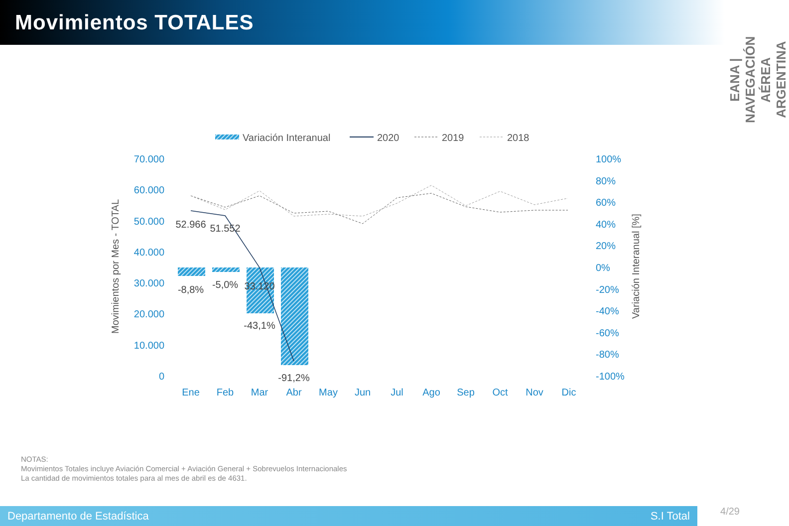Movimientos TOTALES
EANA | NAVEGACIÓN AÉREA ARGENTINA
Variación Interanual
2020
2019
2018
70.000
60.000
50.000
40.000
30.000
20.000
10.000
0
100%
80%
60%
40%
20%
0%
-20%
-40%
-60%
-80%
-100%
Movimientos por Mes - TOTAL
Variación Interanual [%]
52.966
51.552
33.120
-8,8%
-5,0%
-43,1%
-91,2%
Ene
Feb
Mar
Abr
May
Jun
Jul
Ago
Sep
Oct
Nov
Dic
NOTAS:
Movimientos Totales incluye Aviación Comercial + Aviación General + Sobrevuelos Internacionales
La cantidad de movimientos totales para al mes de abril es de 4631.
Departamento de Estadística S.I Total
4/29